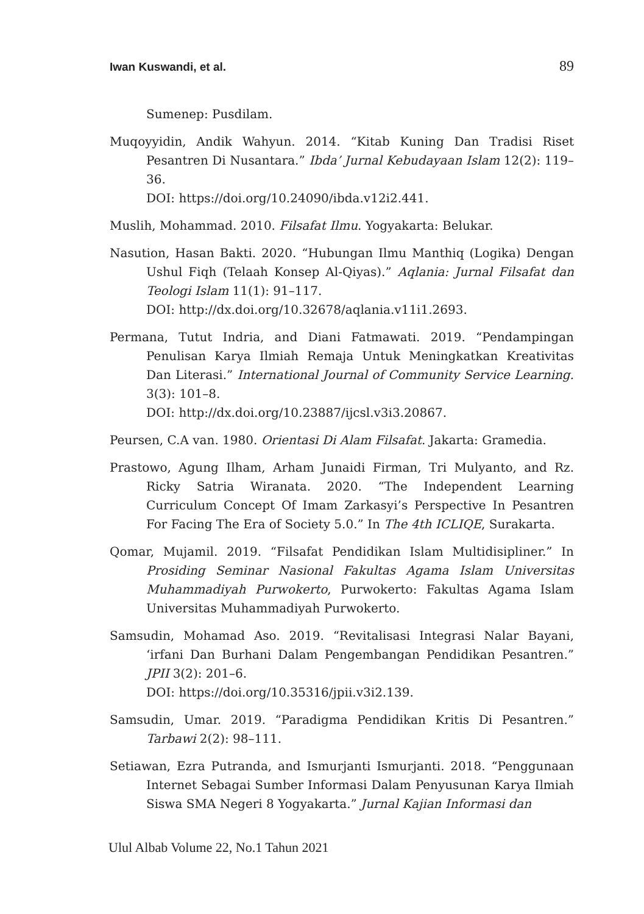Iwan Kuswandi, et al. 89
Sumenep: Pusdilam.
Muqoyyidin, Andik Wahyun. 2014. “Kitab Kuning Dan Tradisi Riset Pesantren Di Nusantara.” Ibda’ Jurnal Kebudayaan Islam 12(2): 119–36.
DOI: https://doi.org/10.24090/ibda.v12i2.441.
Muslih, Mohammad. 2010. Filsafat Ilmu. Yogyakarta: Belukar.
Nasution, Hasan Bakti. 2020. “Hubungan Ilmu Manthiq (Logika) Dengan Ushul Fiqh (Telaah Konsep Al-Qiyas).” Aqlania: Jurnal Filsafat dan Teologi Islam 11(1): 91–117.
DOI: http://dx.doi.org/10.32678/aqlania.v11i1.2693.
Permana, Tutut Indria, and Diani Fatmawati. 2019. “Pendampingan Penulisan Karya Ilmiah Remaja Untuk Meningkatkan Kreativitas Dan Literasi.” International Journal of Community Service Learning. 3(3): 101–8.
DOI: http://dx.doi.org/10.23887/ijcsl.v3i3.20867.
Peursen, C.A van. 1980. Orientasi Di Alam Filsafat. Jakarta: Gramedia.
Prastowo, Agung Ilham, Arham Junaidi Firman, Tri Mulyanto, and Rz. Ricky Satria Wiranata. 2020. “The Independent Learning Curriculum Concept Of Imam Zarkasyi’s Perspective In Pesantren For Facing The Era of Society 5.0.” In The 4th ICLIQE, Surakarta.
Qomar, Mujamil. 2019. “Filsafat Pendidikan Islam Multidisipliner.” In Prosiding Seminar Nasional Fakultas Agama Islam Universitas Muhammadiyah Purwokerto, Purwokerto: Fakultas Agama Islam Universitas Muhammadiyah Purwokerto.
Samsudin, Mohamad Aso. 2019. “Revitalisasi Integrasi Nalar Bayani, ‘irfani Dan Burhani Dalam Pengembangan Pendidikan Pesantren.” JPII 3(2): 201–6.
DOI: https://doi.org/10.35316/jpii.v3i2.139.
Samsudin, Umar. 2019. “Paradigma Pendidikan Kritis Di Pesantren.” Tarbawi 2(2): 98–111.
Setiawan, Ezra Putranda, and Ismurjanti Ismurjanti. 2018. “Penggunaan Internet Sebagai Sumber Informasi Dalam Penyusunan Karya Ilmiah Siswa SMA Negeri 8 Yogyakarta.” Jurnal Kajian Informasi dan
Ulul Albab Volume 22, No.1 Tahun 2021